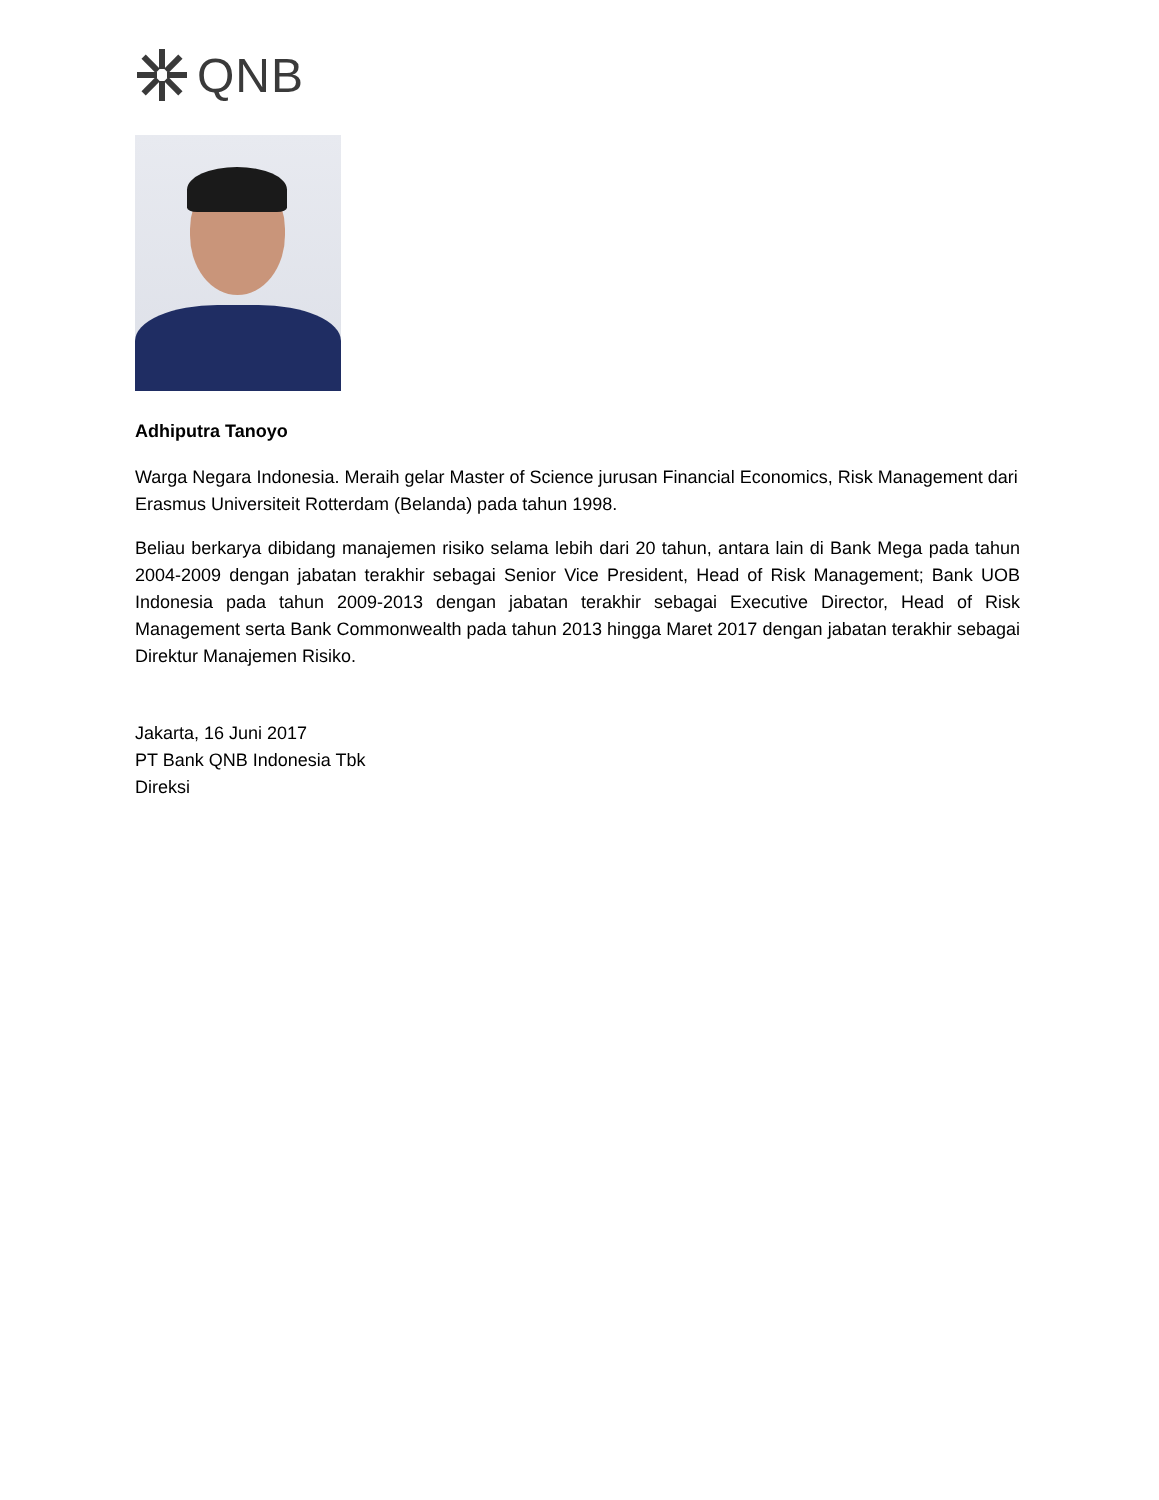QNB
Adhiputra Tanoyo
Warga Negara Indonesia. Meraih gelar Master of Science jurusan Financial Economics, Risk Management dari Erasmus Universiteit Rotterdam (Belanda) pada tahun 1998.
Beliau berkarya dibidang manajemen risiko selama lebih dari 20 tahun, antara lain di Bank Mega pada tahun 2004-2009 dengan jabatan terakhir sebagai Senior Vice President, Head of Risk Management; Bank UOB Indonesia pada tahun 2009-2013 dengan jabatan terakhir sebagai Executive Director, Head of Risk Management serta Bank Commonwealth pada tahun 2013 hingga Maret 2017 dengan jabatan terakhir sebagai Direktur Manajemen Risiko.
Jakarta, 16 Juni 2017
PT Bank QNB Indonesia Tbk
Direksi